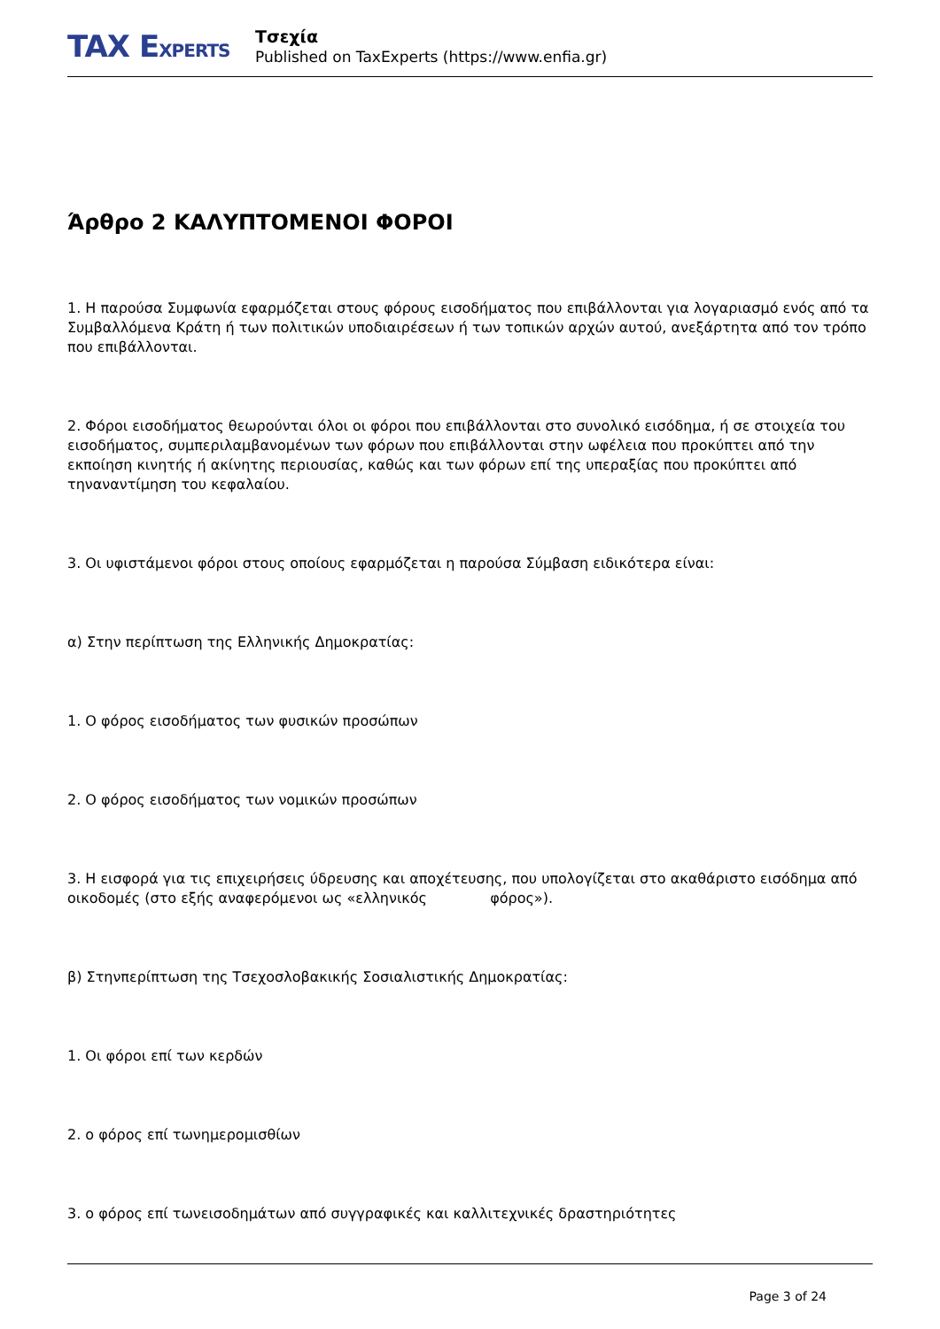TAX EXPERTS
Τσεχία
Published on TaxExperts (https://www.enfia.gr)
Άρθρο 2 ΚΑΛΥΠΤΟΜΕΝΟΙ ΦΟΡΟΙ
1. Η παρούσα Συμφωνία εφαρμόζεται στους φόρους εισοδήματος που επιβάλλονται για λογαριασμό ενός από τα Συμβαλλόμενα Κράτη ή των πολιτικών υποδιαιρέσεων ή των τοπικών αρχών αυτού, ανεξάρτητα από τον τρόπο που επιβάλλονται.
2. Φόροι εισοδήματος θεωρούνται όλοι οι φόροι που επιβάλλονται στο συνολικό εισόδημα, ή σε στοιχεία του εισοδήματος, συμπεριλαμβανομένων των φόρων που επιβάλλονται στην ωφέλεια που προκύπτει από την εκποίηση κινητής ή ακίνητης περιουσίας, καθώς και των φόρων επί της υπεραξίας που προκύπτει από τηναναντίμηση του κεφαλαίου.
3. Οι υφιστάμενοι φόροι στους οποίους εφαρμόζεται η παρούσα Σύμβαση ειδικότερα είναι:
α) Στην περίπτωση της Ελληνικής Δημοκρατίας:
1. Ο φόρος εισοδήματος των φυσικών προσώπων
2. Ο φόρος εισοδήματος των νομικών προσώπων
3. Η εισφορά για τις επιχειρήσεις ύδρευσης και αποχέτευσης, που υπολογίζεται στο ακαθάριστο εισόδημα από οικοδομές (στο εξής αναφερόμενοι ως «ελληνικός φόρος»).
β) Στηνπερίπτωση της Τσεχοσλοβακικής Σοσιαλιστικής Δημοκρατίας:
1. Οι φόροι επί των κερδών
2. ο φόρος επί τωνημερομισθίων
3. ο φόρος επί τωνεισοδημάτων από συγγραφικές και καλλιτεχνικές δραστηριότητες
Page 3 of 24